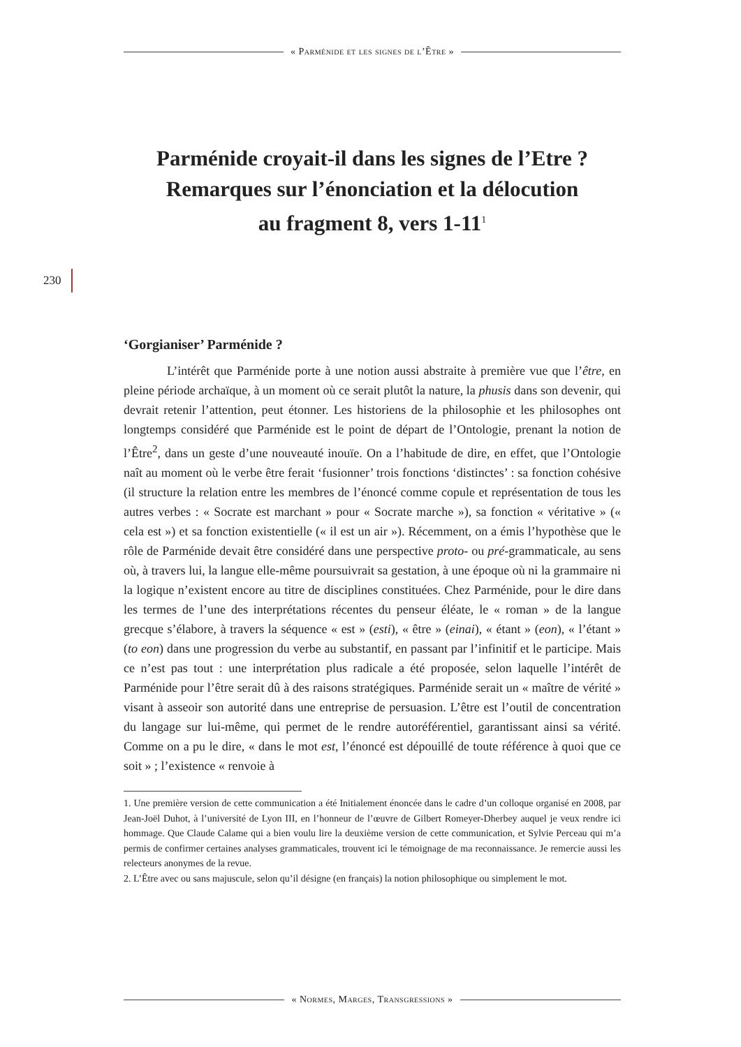« Parménide et les signes de l’Être »
230
Parménide croyait-il dans les signes de l’Etre ?
Remarques sur l’énonciation et la délocution
au fragment 8, vers 1-11<sup>1</sup>
‘Gorgianiser’ Parménide ?
L’intérêt que Parménide porte à une notion aussi abstraite à première vue que l’être, en pleine période archaïque, à un moment où ce serait plutôt la nature, la phusis dans son devenir, qui devrait retenir l’attention, peut étonner. Les historiens de la philosophie et les philosophes ont longtemps considéré que Parménide est le point de départ de l’Ontologie, prenant la notion de l’Être<sup>2</sup>, dans un geste d’une nouveauté inouïe. On a l’habitude de dire, en effet, que l’Ontologie naît au moment où le verbe être ferait ‘fusionner’ trois fonctions ‘distinctes’ : sa fonction cohésive (il structure la relation entre les membres de l’énoncé comme copule et représentation de tous les autres verbes : « Socrate est marchant » pour « Socrate marche »), sa fonction « véritative » (« cela est ») et sa fonction existentielle (« il est un air »). Récemment, on a émis l’hypothèse que le rôle de Parménide devait être considéré dans une perspective proto- ou pré-grammaticale, au sens où, à travers lui, la langue elle-même poursuivrait sa gestation, à une époque où ni la grammaire ni la logique n’existent encore au titre de disciplines constituées. Chez Parménide, pour le dire dans les termes de l’une des interprétations récentes du penseur éléate, le « roman » de la langue grecque s’élabore, à travers la séquence « est » (esti), « être » (einai), « étant » (eon), « l’étant » (to eon) dans une progression du verbe au substantif, en passant par l’infinitif et le participe. Mais ce n’est pas tout : une interprétation plus radicale a été proposée, selon laquelle l’intérêt de Parménide pour l’être serait dû à des raisons stratégiques. Parménide serait un « maître de vérité » visant à asseoir son autorité dans une entreprise de persuasion. L’être est l’outil de concentration du langage sur lui-même, qui permet de le rendre autoréférentiel, garantissant ainsi sa vérité. Comme on a pu le dire, « dans le mot est, l’énoncé est dépouillé de toute référence à quoi que ce soit » ; l’existence « renvoie à
1. Une première version de cette communication a été Initialement énoncée dans le cadre d’un colloque organisé en 2008, par Jean-Joël Duhot, à l’université de Lyon III, en l’honneur de l’œuvre de Gilbert Romeyer-Dherbey auquel je veux rendre ici hommage. Que Claude Calame qui a bien voulu lire la deuxième version de cette communication, et Sylvie Perceau qui m’a permis de confirmer certaines analyses grammaticales, trouvent ici le témoignage de ma reconnaissance. Je remercie aussi les relecteurs anonymes de la revue.
2. L’Être avec ou sans majuscule, selon qu’il désigne (en français) la notion philosophique ou simplement le mot.
« Normes, Marges, Transgressions »